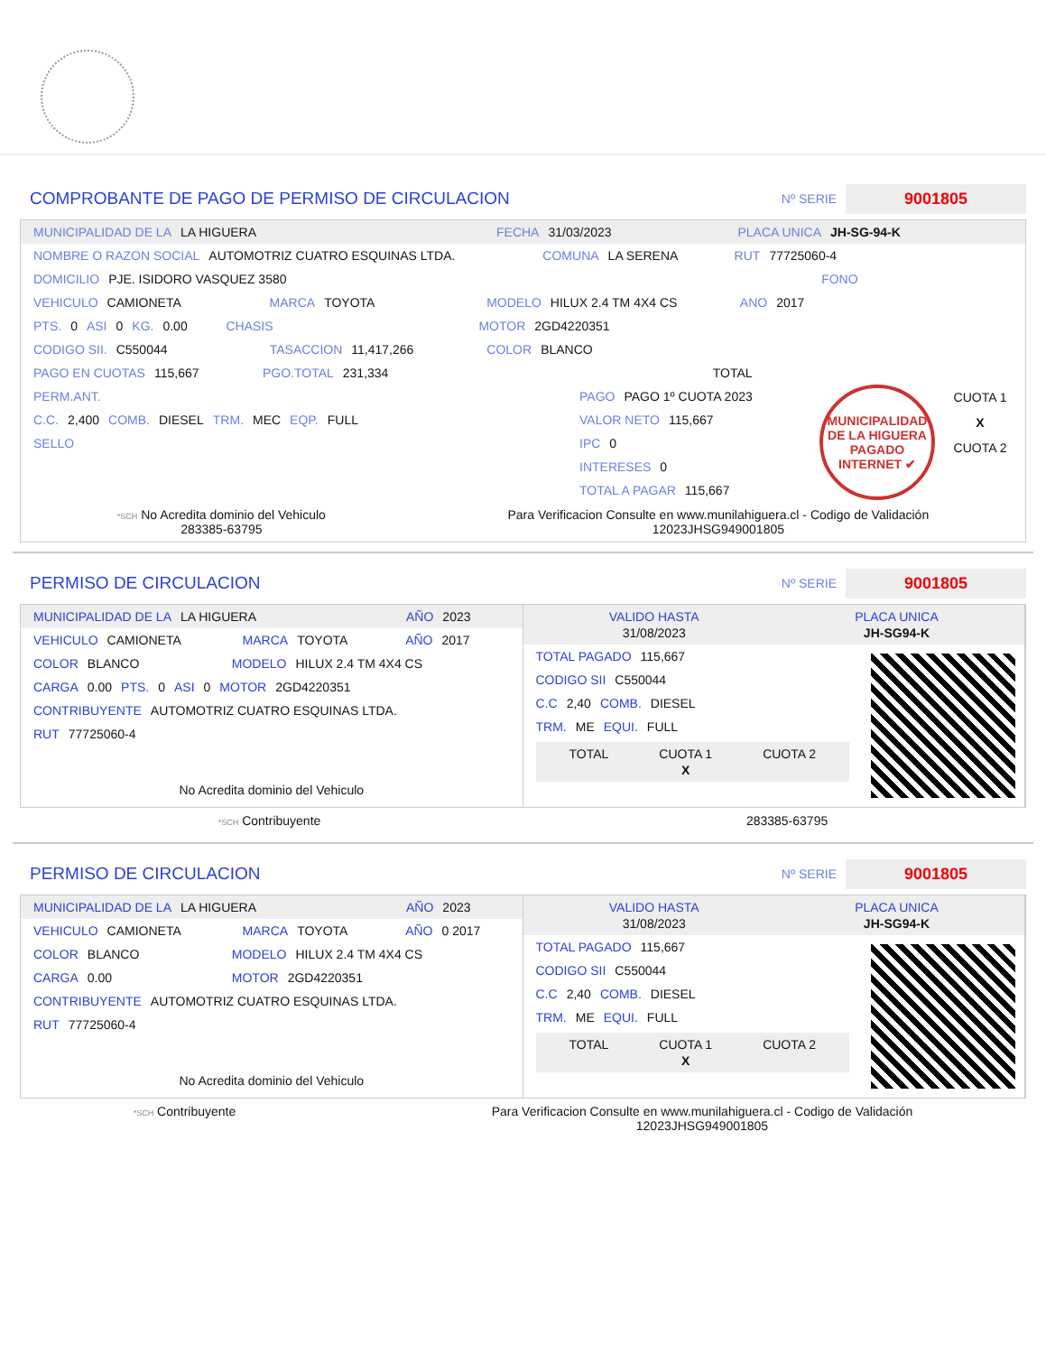COMPROBANTE DE PAGO DE PERMISO DE CIRCULACION
Nº SERIE
9001805
MUNICIPALIDAD DE LA LA HIGUERA FECHA 31/03/2023 PLACA UNICA JH-SG-94-K
NOMBRE O RAZON SOCIAL AUTOMOTRIZ CUATRO ESQUINAS LTDA. COMUNA LA SERENA RUT 77725060-4
DOMICILIO PJE. ISIDORO VASQUEZ 3580 FONO
VEHICULO CAMIONETA MARCA TOYOTA MODELO HILUX 2.4 TM 4X4 CS ANO 2017
PTS. 0 ASI 0 KG. 0.00 CHASIS MOTOR 2GD4220351
CODIGO SII. C550044 TASACCION 11,417,266 COLOR BLANCO
PAGO EN CUOTAS 115,667 PGO.TOTAL 231,334 TOTAL
PERM.ANT.
C.C. 2,400 COMB. DIESEL TRM. MEC EQP. FULL
SELLO
PAGO PAGO 1º CUOTA 2023
VALOR NETO 115,667
IPC 0
INTERESES 0
TOTAL A PAGAR 115,667
MUNICIPALIDAD DE LA HIGUERA PAGADO INTERNET ✔
CUOTA 1
X
CUOTA 2
*SCH No Acredita dominio del Vehiculo
283385-63795 Para Verificacion Consulte en www.munilahiguera.cl - Codigo de Validación
12023JHSG949001805
PERMISO DE CIRCULACION
Nº SERIE
9001805
MUNICIPALIDAD DE LA LA HIGUERA AÑO 2023
VEHICULO CAMIONETA MARCA TOYOTA AÑO 2017
COLOR BLANCO MODELO HILUX 2.4 TM 4X4 CS
CARGA 0.00 PTS. 0 ASI 0 MOTOR 2GD4220351
CONTRIBUYENTE AUTOMOTRIZ CUATRO ESQUINAS LTDA.
RUT 77725060-4
No Acredita dominio del Vehiculo
VALIDO HASTA
31/08/2023 PLACA UNICA
JH-SG94-K
TOTAL PAGADO 115,667
CODIGO SII C550044
C.C 2,40 COMB. DIESEL
TRM. ME EQUI. FULL
TOTAL CUOTA 1
X CUOTA 2
*SCH Contribuyente 283385-63795
PERMISO DE CIRCULACION
Nº SERIE
9001805
MUNICIPALIDAD DE LA LA HIGUERA AÑO 2023
VEHICULO CAMIONETA MARCA TOYOTA AÑO 0 2017
COLOR BLANCO MODELO HILUX 2.4 TM 4X4 CS
CARGA 0.00 MOTOR 2GD4220351
CONTRIBUYENTE AUTOMOTRIZ CUATRO ESQUINAS LTDA.
RUT 77725060-4
No Acredita dominio del Vehiculo
VALIDO HASTA
31/08/2023 PLACA UNICA
JH-SG94-K
TOTAL PAGADO 115,667
CODIGO SII C550044
C.C 2,40 COMB. DIESEL
TRM. ME EQUI. FULL
TOTAL CUOTA 1
X CUOTA 2
*SCH Contribuyente Para Verificacion Consulte en www.munilahiguera.cl - Codigo de Validación
12023JHSG949001805